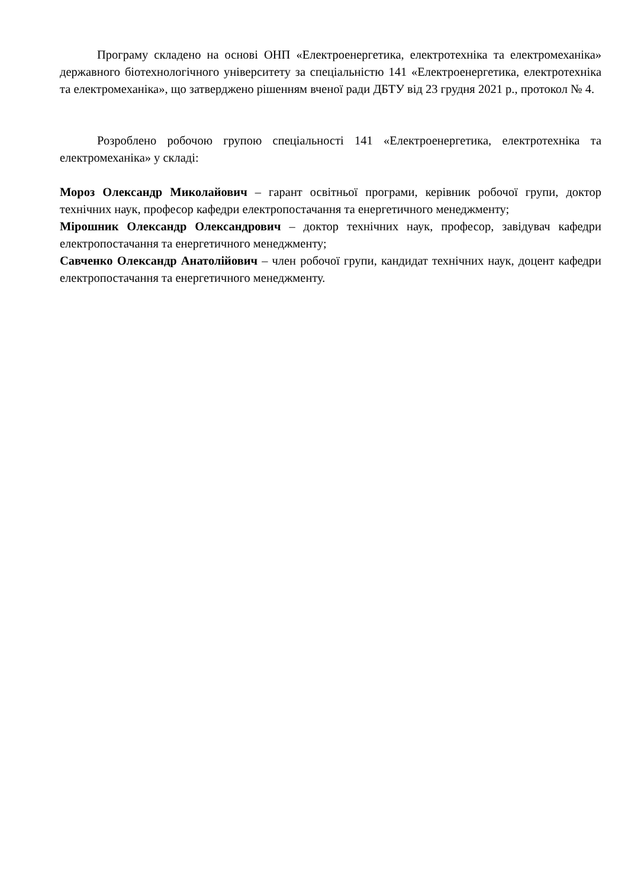Програму складено на основі ОНП «Електроенергетика, електротехніка та електромеханіка» державного біотехнологічного університету за спеціальністю 141 «Електроенергетика, електротехніка та електромеханіка», що затверджено рішенням вченої ради ДБТУ від 23 грудня 2021 р., протокол № 4.
Розроблено робочою групою спеціальності 141 «Електроенергетика, електротехніка та електромеханіка» у складі:
Мороз Олександр Миколайович – гарант освітньої програми, керівник робочої групи, доктор технічних наук, професор кафедри електропостачання та енергетичного менеджменту;
Мірошник Олександр Олександрович – доктор технічних наук, професор, завідувач кафедри електропостачання та енергетичного менеджменту;
Савченко Олександр Анатолійович – член робочої групи, кандидат технічних наук, доцент кафедри електропостачання та енергетичного менеджменту.